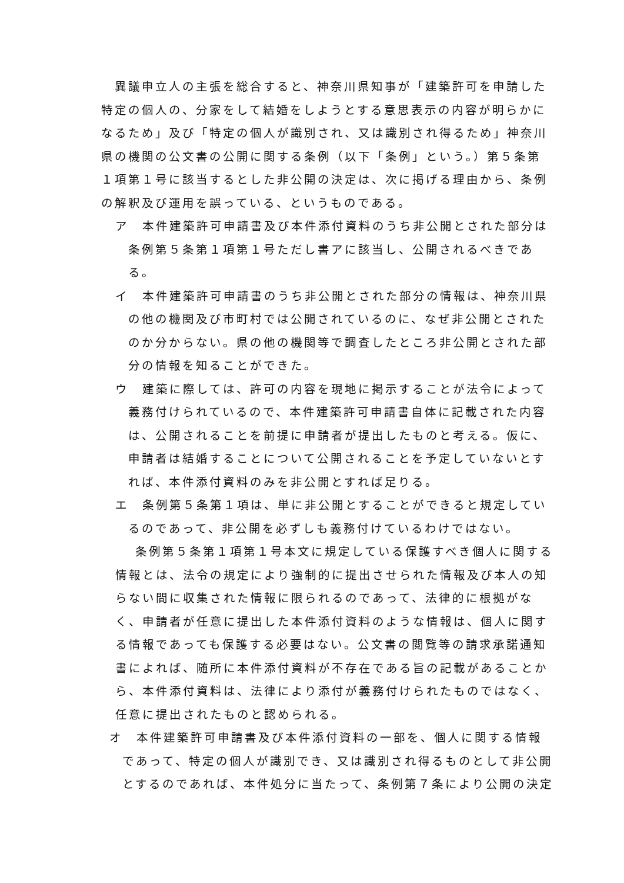異議申立人の主張を総合すると、神奈川県知事が「建築許可を申請した特定の個人の、分家をして結婚をしようとする意思表示の内容が明らかになるため」及び「特定の個人が識別され、又は識別され得るため」神奈川県の機関の公文書の公開に関する条例（以下「条例」という。）第５条第１項第１号に該当するとした非公開の決定は、次に掲げる理由から、条例の解釈及び運用を誤っている、というものである。
ア　本件建築許可申請書及び本件添付資料のうち非公開とされた部分は条例第５条第１項第１号ただし書アに該当し、公開されるべきである。
イ　本件建築許可申請書のうち非公開とされた部分の情報は、神奈川県の他の機関及び市町村では公開されているのに、なぜ非公開とされたのか分からない。県の他の機関等で調査したところ非公開とされた部分の情報を知ることができた。
ウ　建築に際しては、許可の内容を現地に掲示することが法令によって義務付けられているので、本件建築許可申請書自体に記載された内容は、公開されることを前提に申請者が提出したものと考える。仮に、申請者は結婚することについて公開されることを予定していないとすれば、本件添付資料のみを非公開とすれば足りる。
エ　条例第５条第１項は、単に非公開とすることができると規定しているのであって、非公開を必ずしも義務付けているわけではない。
条例第５条第１項第１号本文に規定している保護すべき個人に関する情報とは、法令の規定により強制的に提出させられた情報及び本人の知らない間に収集された情報に限られるのであって、法律的に根拠がなく、申請者が任意に提出した本件添付資料のような情報は、個人に関する情報であっても保護する必要はない。公文書の閲覧等の請求承諾通知書によれば、随所に本件添付資料が不存在である旨の記載があることから、本件添付資料は、法律により添付が義務付けられたものではなく、任意に提出されたものと認められる。
オ　本件建築許可申請書及び本件添付資料の一部を、個人に関する情報であって、特定の個人が識別でき、又は識別され得るものとして非公開とするのであれば、本件処分に当たって、条例第７条により公開の決定